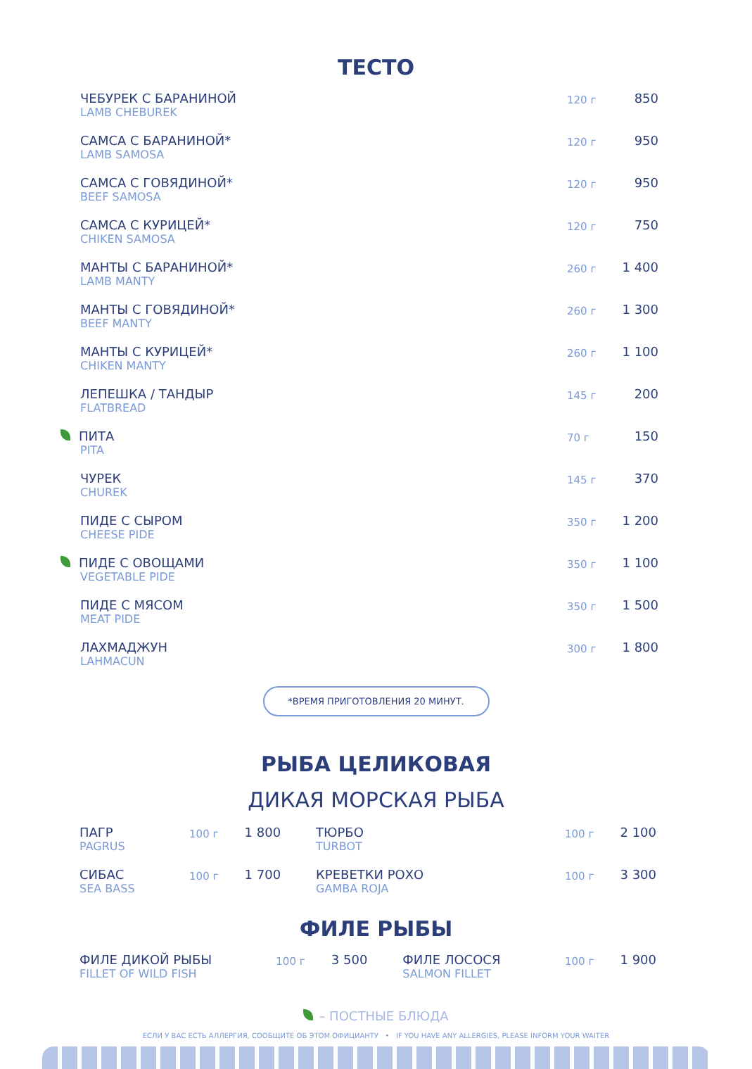ТЕСТО
| ЧЕБУРЕК С БАРАНИНОЙ LAMB CHEBUREK | 120 г | 850 |
| САМСА С БАРАНИНОЙ* LAMB SAMOSA | 120 г | 950 |
| САМСА С ГОВЯДИНОЙ* BEEF SAMOSA | 120 г | 950 |
| САМСА С КУРИЦЕЙ* CHIKEN SAMOSA | 120 г | 750 |
| МАНТЫ С БАРАНИНОЙ* LAMB MANTY | 260 г | 1 400 |
| МАНТЫ С ГОВЯДИНОЙ* BEEF MANTY | 260 г | 1 300 |
| МАНТЫ С КУРИЦЕЙ* CHIKEN MANTY | 260 г | 1 100 |
| ЛЕПЕШКА / ТАНДЫР FLATBREAD | 145 г | 200 |
| ПИТА PITA | 70 г | 150 |
| ЧУРЕК CHUREK | 145 г | 370 |
| ПИДЕ С СЫРОМ CHEESE PIDE | 350 г | 1 200 |
| ПИДЕ С ОВОЩАМИ VEGETABLE PIDE | 350 г | 1 100 |
| ПИДЕ С МЯСОМ MEAT PIDE | 350 г | 1 500 |
| ЛАХМАДЖУН LAHMACUN | 300 г | 1 800 |
*ВРЕМЯ ПРИГОТОВЛЕНИЯ 20 МИНУТ.
РЫБА ЦЕЛИКОВАЯ
ДИКАЯ МОРСКАЯ РЫБА
| ПАГР PAGRUS | 100 г | 1 800 | ТЮРБО TURBOT | 100 г | 2 100 |
| СИБАС SEA BASS | 100 г | 1 700 | КРЕВЕТКИ РОХО GAMBA ROJA | 100 г | 3 300 |
ФИЛЕ РЫБЫ
| ФИЛЕ ДИКОЙ РЫБЫ FILLET OF WILD FISH | 100 г | 3 500 | ФИЛЕ ЛОСОСЯ SALMON FILLET | 100 г | 1 900 |
– ПОСТНЫЕ БЛЮДА
ЕСЛИ У ВАС ЕСТЬ АЛЛЕРГИЯ, СООБЩИТЕ ОБ ЭТОМ ОФИЦИАНТУ • IF YOU HAVE ANY ALLERGIES, PLEASE INFORM YOUR WAITER